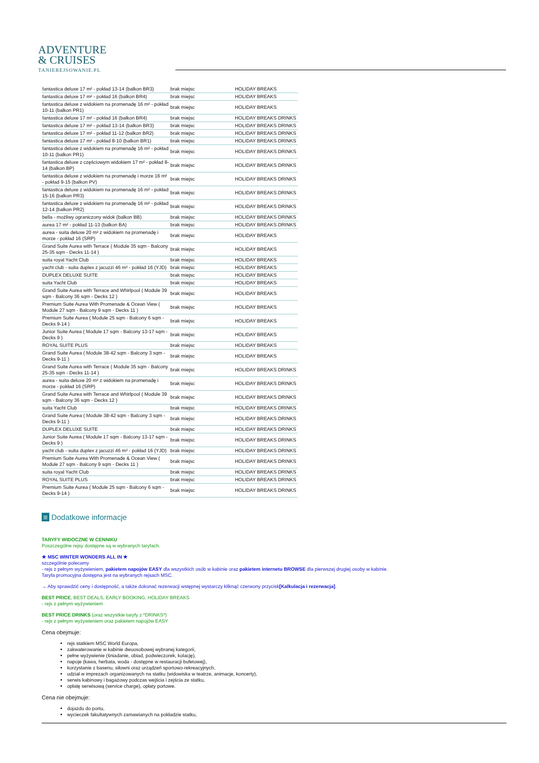ADVENTURE
& CRUISES
TANIEREJSOWANIE.PL
| fantastica deluxe 17 m² - pokład 13-14 (balkon BR3) | brak miejsc | HOLIDAY BREAKS |
| fantastica deluxe 17 m² - pokład 16 (balkon BR4) | brak miejsc | HOLIDAY BREAKS |
| fantastica deluxe z widokiem na promenadę 16 m² - pokład 10-11 (balkon PR1) | brak miejsc | HOLIDAY BREAKS |
| fantastica deluxe 17 m² - pokład 16 (balkon BR4) | brak miejsc | HOLIDAY BREAKS DRINKS |
| fantastica deluxe 17 m² - pokład 13-14 (balkon BR3) | brak miejsc | HOLIDAY BREAKS DRINKS |
| fantastica deluxe 17 m² - pokład 11-12 (balkon BR2) | brak miejsc | HOLIDAY BREAKS DRINKS |
| fantastica deluxe 17 m² - pokład 8-10 (balkon BR1) | brak miejsc | HOLIDAY BREAKS DRINKS |
| fantastica deluxe z widokiem na promenadę 16 m² - pokład 10-11 (balkon PR1) | brak miejsc | HOLIDAY BREAKS DRINKS |
| fantastica deluxe z częściowym widokiem 17 m² - pokład 8-14 (balkon BP) | brak miejsc | HOLIDAY BREAKS DRINKS |
| fantastica deluxe z widokiem na promenadę i morze 16 m² - pokład 9-15 (balkon PV) | brak miejsc | HOLIDAY BREAKS DRINKS |
| fantastica deluxe z widokiem na promenadę 16 m² - pokład 15-16 (balkon PR3) | brak miejsc | HOLIDAY BREAKS DRINKS |
| fantastica deluxe z widokiem na promenadę 16 m² - pokład 12-14 (balkon PR2) | brak miejsc | HOLIDAY BREAKS DRINKS |
| bella - możliwy ograniczony widok (balkon BB) | brak miejsc | HOLIDAY BREAKS DRINKS |
| aurea 17 m² - pokład 11-13 (balkon BA) | brak miejsc | HOLIDAY BREAKS DRINKS |
| aurea - suita deluxe 20 m² z widokiem na promenadę i morze - pokład 16 (SRP) | brak miejsc | HOLIDAY BREAKS |
| Grand Suite Aurea with Terrace ( Module 35 sqm - Balcony 25-35 sqm - Decks 11-14 ) | brak miejsc | HOLIDAY BREAKS |
| suita royal Yacht Club | brak miejsc | HOLIDAY BREAKS |
| yacht club - suita duplex z jacuzzi 46 m² - pokład 16 (YJD) | brak miejsc | HOLIDAY BREAKS |
| DUPLEX DELUXE SUITE | brak miejsc | HOLIDAY BREAKS |
| suita Yacht Club | brak miejsc | HOLIDAY BREAKS |
| Grand Suite Aurea with Terrace and Whirlpool ( Module 39 sqm - Balcony 36 sqm - Decks 12 ) | brak miejsc | HOLIDAY BREAKS |
| Premium Suite Aurea With Promenade & Ocean View ( Module 27 sqm - Balcony 9 sqm - Decks 11 ) | brak miejsc | HOLIDAY BREAKS |
| Premium Suite Aurea ( Module 25 sqm - Balcony 6 sqm - Decks 9-14 ) | brak miejsc | HOLIDAY BREAKS |
| Junior Suite Aurea ( Module 17 sqm - Balcony 13-17 sqm - Decks 9 ) | brak miejsc | HOLIDAY BREAKS |
| ROYAL SUITE PLUS | brak miejsc | HOLIDAY BREAKS |
| Grand Suite Aurea ( Module 38-42 sqm - Balcony 3 sqm - Decks 9-11 ) | brak miejsc | HOLIDAY BREAKS |
| Grand Suite Aurea with Terrace ( Module 35 sqm - Balcony 25-35 sqm - Decks 11-14 ) | brak miejsc | HOLIDAY BREAKS DRINKS |
| aurea - suita deluxe 20 m² z widokiem na promenadę i morze - pokład 16 (SRP) | brak miejsc | HOLIDAY BREAKS DRINKS |
| Grand Suite Aurea with Terrace and Whirlpool ( Module 39 sqm - Balcony 36 sqm - Decks 12 ) | brak miejsc | HOLIDAY BREAKS DRINKS |
| suita Yacht Club | brak miejsc | HOLIDAY BREAKS DRINKS |
| Grand Suite Aurea ( Module 38-42 sqm - Balcony 3 sqm - Decks 9-11 ) | brak miejsc | HOLIDAY BREAKS DRINKS |
| DUPLEX DELUXE SUITE | brak miejsc | HOLIDAY BREAKS DRINKS |
| Junior Suite Aurea ( Module 17 sqm - Balcony 13-17 sqm - Decks 9 ) | brak miejsc | HOLIDAY BREAKS DRINKS |
| yacht club - suita duplex z jacuzzi 46 m² - pokład 16 (YJD) | brak miejsc | HOLIDAY BREAKS DRINKS |
| Premium Suite Aurea With Promenade & Ocean View ( Module 27 sqm - Balcony 9 sqm - Decks 11 ) | brak miejsc | HOLIDAY BREAKS DRINKS |
| suita royal Yacht Club | brak miejsc | HOLIDAY BREAKS DRINKS |
| ROYAL SUITE PLUS | brak miejsc | HOLIDAY BREAKS DRINKS |
| Premium Suite Aurea ( Module 25 sqm - Balcony 6 sqm - Decks 9-14 ) | brak miejsc | HOLIDAY BREAKS DRINKS |
≡ Dodatkowe informacje
TARYFY WIDOCZNE W CENNIKU
Poszczególne rejsy dostępne są w wybranych taryfach.
★ MSC WINTER WONDERS ALL IN ★
szczególnie polecamy
- rejs z pełnym wyżywieniem, pakietem napojów EASY dla wszystkich osób w kabinie oraz pakietem internetu BROWSE dla pierwszej drugiej osoby w kabinie.
Taryfa promocyjna dostępna jest na wybranych rejsach MSC.
→ Aby sprawdzić ceny i dostępność, a także dokonać rezerwacji wstępnej wystarczy kliknąć czerwony przycisk[Kalkulacja i rezerwacja].
BEST PRICE, BEST DEALS, EARLY BOOKING, HOLIDAY BREAKS
- rejs z pełnym wyżywieniem
BEST PRICE DRINKS (oraz wszystkie taryfy z *DRINKS*)
- rejs z pełnym wyżywieniem oraz pakietem napojów EASY
Cena obejmuje:
rejs statkiem MSC World Europa,
zakwaterowanie w kabinie dwuosobowej wybranej kategorii,
pełne wyżywienie (śniadanie, obiad, podwieczorek, kolację),
napoje (kawa, herbata, woda - dostępne w restauracji bufetowej),
korzystanie z basenu, siłowni oraz urządzeń sportowo-rekreacyjnych,
udział w imprezach organizowanych na statku (widowiska w teatrze, animacje, koncerty),
serwis kabinowy i bagażowy podczas wejścia i zejścia ze statku,
opłatę serwisową (service charge), opłaty portowe.
Cena nie obejmuje:
dojazdu do portu,
wycieczek fakultatywnych zamawianych na pokładzie statku,